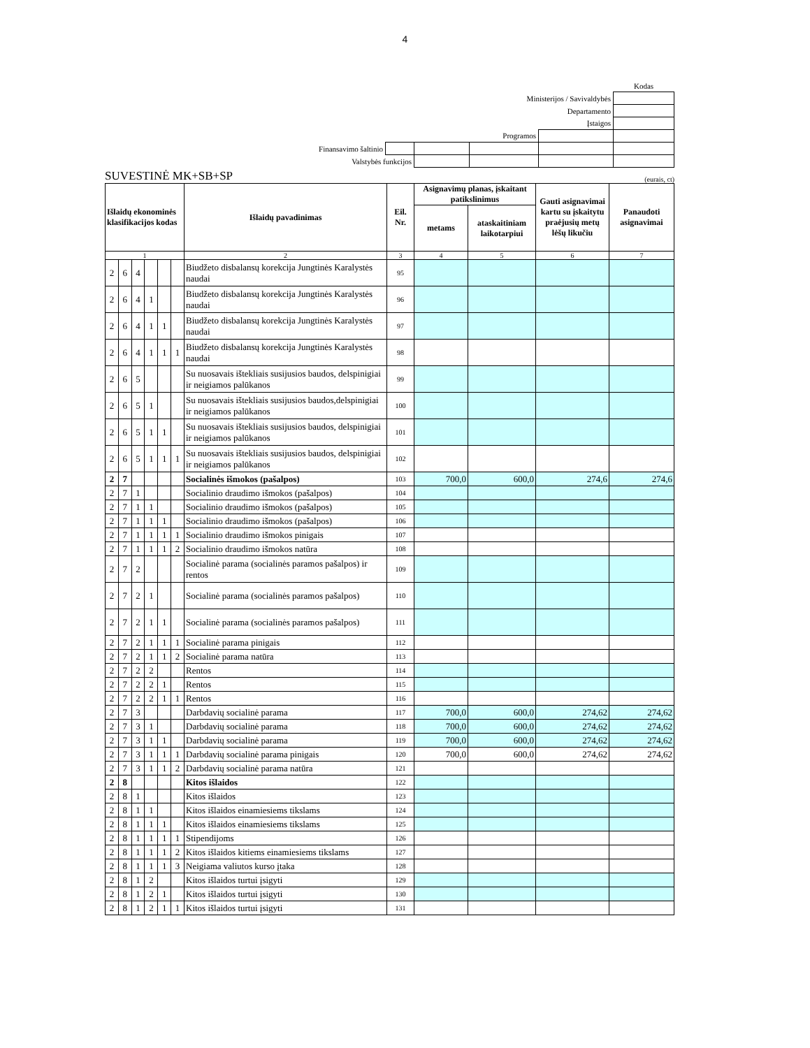4
| | | | | | Kodas |
| Ministerijos / Savivaldybės | | | | | |
| Departamento | | | | | |
| Įstaigos | | | | | |
| Programos | | | | | |
| Finansavimo šaltinio | | | | | |
| Valstybės funkcijos | | | | | |
SUVESTINĖ MK+SB+SP (eurais, ct)
| Išlaidų ekonominės klasifikacijos kodas | | | | | | Išlaidų pavadinimas | Eil. Nr. | Asignavimų planas, įskaitant patikslinimus | | Gauti asignavimai kartu su įskaitytu praėjusių metų lėšų likučiu | Panaudoti asignavimai |
| --- | --- | --- | --- | --- | --- | --- | --- | --- | --- | --- | --- |
| | | | | | | | | metams | ataskaitiniam laikotarpiui | | |
| 1 | | | | | | 2 | 3 | 4 | 5 | 6 | 7 |
| 2 | 6 | 4 | | | | Biudžeto disbalansų korekcija Jungtinės Karalystės naudai | 95 | | | | |
| 2 | 6 | 4 | 1 | | | Biudžeto disbalansų korekcija Jungtinės Karalystės naudai | 96 | | | | |
| 2 | 6 | 4 | 1 | 1 | | Biudžeto disbalansų korekcija Jungtinės Karalystės naudai | 97 | | | | |
| 2 | 6 | 4 | 1 | 1 | 1 | Biudžeto disbalansų korekcija Jungtinės Karalystės naudai | 98 | | | | |
| 2 | 6 | 5 | | | | Su nuosavais ištekliais susijusios baudos, delspinigiai ir neigiamos palūkanos | 99 | | | | |
| 2 | 6 | 5 | 1 | | | Su nuosavais ištekliais susijusios baudos,delspinigiai ir neigiamos palūkanos | 100 | | | | |
| 2 | 6 | 5 | 1 | 1 | | Su nuosavais ištekliais susijusios baudos, delspinigiai ir neigiamos palūkanos | 101 | | | | |
| 2 | 6 | 5 | 1 | 1 | 1 | Su nuosavais ištekliais susijusios baudos, delspinigiai ir neigiamos palūkanos | 102 | | | | |
| 2 | 7 | | | | | Socialinės išmokos (pašalpos) | 103 | 700,0 | 600,0 | 274,6 | 274,6 |
| 2 | 7 | 1 | | | | Socialinio draudimo išmokos (pašalpos) | 104 | | | | |
| 2 | 7 | 1 | 1 | | | Socialinio draudimo išmokos (pašalpos) | 105 | | | | |
| 2 | 7 | 1 | 1 | 1 | | Socialinio draudimo išmokos (pašalpos) | 106 | | | | |
| 2 | 7 | 1 | 1 | 1 | 1 | Socialinio draudimo išmokos pinigais | 107 | | | | |
| 2 | 7 | 1 | 1 | 1 | 2 | Socialinio draudimo išmokos natūra | 108 | | | | |
| 2 | 7 | 2 | | | | Socialinė parama (socialinės paramos pašalpos) ir rentos | 109 | | | | |
| 2 | 7 | 2 | 1 | | | Socialinė parama (socialinės paramos pašalpos) | 110 | | | | |
| 2 | 7 | 2 | 1 | 1 | | Socialinė parama (socialinės paramos pašalpos) | 111 | | | | |
| 2 | 7 | 2 | 1 | 1 | 1 | Socialinė parama pinigais | 112 | | | | |
| 2 | 7 | 2 | 1 | 1 | 2 | Socialinė parama natūra | 113 | | | | |
| 2 | 7 | 2 | 2 | | | Rentos | 114 | | | | |
| 2 | 7 | 2 | 2 | 1 | | Rentos | 115 | | | | |
| 2 | 7 | 2 | 2 | 1 | 1 | Rentos | 116 | | | | |
| 2 | 7 | 3 | | | | Darbdavių socialinė parama | 117 | 700,0 | 600,0 | 274,62 | 274,62 |
| 2 | 7 | 3 | 1 | | | Darbdavių socialinė parama | 118 | 700,0 | 600,0 | 274,62 | 274,62 |
| 2 | 7 | 3 | 1 | 1 | | Darbdavių socialinė parama | 119 | 700,0 | 600,0 | 274,62 | 274,62 |
| 2 | 7 | 3 | 1 | 1 | 1 | Darbdavių socialinė parama pinigais | 120 | 700,0 | 600,0 | 274,62 | 274,62 |
| 2 | 7 | 3 | 1 | 1 | 2 | Darbdavių socialinė parama natūra | 121 | | | | |
| 2 | 8 | | | | | Kitos išlaidos | 122 | | | | |
| 2 | 8 | 1 | | | | Kitos išlaidos | 123 | | | | |
| 2 | 8 | 1 | 1 | | | Kitos išlaidos einamiesiems tikslams | 124 | | | | |
| 2 | 8 | 1 | 1 | 1 | | Kitos išlaidos einamiesiems tikslams | 125 | | | | |
| 2 | 8 | 1 | 1 | 1 | 1 | Stipendijoms | 126 | | | | |
| 2 | 8 | 1 | 1 | 1 | 2 | Kitos išlaidos kitiems einamiesiems tikslams | 127 | | | | |
| 2 | 8 | 1 | 1 | 1 | 3 | Neigiama valiutos kurso įtaka | 128 | | | | |
| 2 | 8 | 1 | 2 | | | Kitos išlaidos turtui įsigyti | 129 | | | | |
| 2 | 8 | 1 | 2 | 1 | | Kitos išlaidos turtui įsigyti | 130 | | | | |
| 2 | 8 | 1 | 2 | 1 | 1 | Kitos išlaidos turtui įsigyti | 131 | | | | |